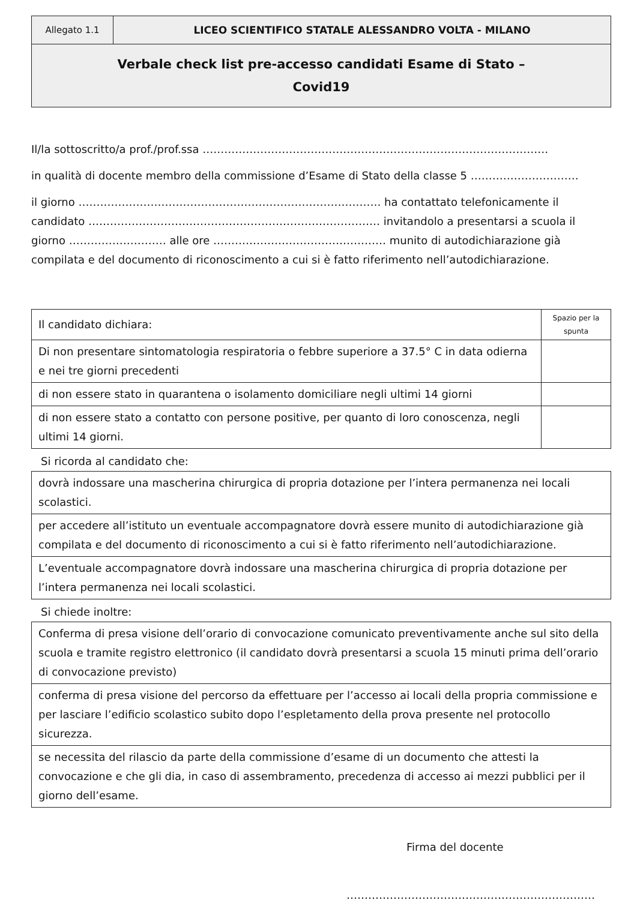| Allegato 1.1 | LICEO SCIENTIFICO STATALE ALESSANDRO VOLTA - MILANO |
| Verbale check list pre-accesso candidati Esame di Stato – Covid19 | |
Il/la sottoscritto/a prof./prof.ssa ……………………………………………………………………………………
in qualità di docente membro della commissione d’Esame di Stato della classe 5 …………………………
il giorno ………………………………………………………………………… ha contattato telefonicamente il candidato ……………………………………………………………………… invitandolo a presentarsi a scuola il giorno ……………………… alle ore ………………………………………… munito di autodichiarazione già compilata e del documento di riconoscimento a cui si è fatto riferimento nell’autodichiarazione.
| Il candidato dichiara: | Spazio per la spunta |
| Di non presentare sintomatologia respiratoria o febbre superiore a 37.5° C in data odierna e nei tre giorni precedenti | |
| di non essere stato in quarantena o isolamento domiciliare negli ultimi 14 giorni | |
| di non essere stato a contatto con persone positive, per quanto di loro conoscenza, negli ultimi 14 giorni. | |
Si ricorda al candidato che:
| dovrà indossare una mascherina chirurgica di propria dotazione per l’intera permanenza nei locali scolastici. |
| per accedere all’istituto un eventuale accompagnatore dovrà essere munito di autodichiarazione già compilata e del documento di riconoscimento a cui si è fatto riferimento nell’autodichiarazione. |
| L’eventuale accompagnatore dovrà indossare una mascherina chirurgica di propria dotazione per l’intera permanenza nei locali scolastici. |
Si chiede inoltre:
| Conferma di presa visione dell’orario di convocazione comunicato preventivamente anche sul sito della scuola e tramite registro elettronico (il candidato dovrà presentarsi a scuola 15 minuti prima dell’orario di convocazione previsto) |
| conferma di presa visione del percorso da effettuare per l’accesso ai locali della propria commissione e per lasciare l’edificio scolastico subito dopo l’espletamento della prova presente nel protocollo sicurezza. |
| se necessita del rilascio da parte della commissione d’esame di un documento che attesti la convocazione e che gli dia, in caso di assembramento, precedenza di accesso ai mezzi pubblici per il giorno dell’esame. |
Firma del docente
……………………………………………………………